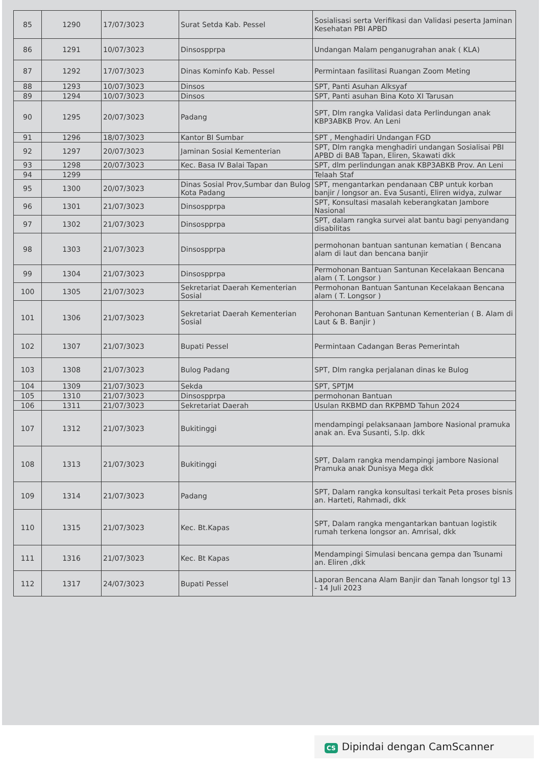| 85 | 1290 | 17/07/3023 | Surat Setda Kab. Pessel | Sosialisasi serta Verifikasi dan Validasi peserta Jaminan Kesehatan PBI APBD |
| 86 | 1291 | 10/07/3023 | Dinsospprpa | Undangan Malam penganugrahan anak ( KLA) |
| 87 | 1292 | 17/07/3023 | Dinas Kominfo Kab. Pessel | Permintaan fasilitasi Ruangan Zoom Meting |
| 88 | 1293 | 10/07/3023 | Dinsos | SPT, Panti Asuhan Alksyaf |
| 89 | 1294 | 10/07/3023 | Dinsos | SPT, Panti asuhan Bina Koto XI Tarusan |
| 90 | 1295 | 20/07/3023 | Padang | SPT, Dlm rangka Validasi data Perlindungan anak KBP3ABKB Prov. An Leni |
| 91 | 1296 | 18/07/3023 | Kantor BI Sumbar | SPT , Menghadiri Undangan FGD |
| 92 | 1297 | 20/07/3023 | Jaminan Sosial Kementerian | SPT, Dlm rangka menghadiri undangan Sosialisai PBI APBD di BAB Tapan, Eliren, Skawati dkk |
| 93 | 1298 | 20/07/3023 | Kec. Basa IV Balai Tapan | SPT, dlm perlindungan anak KBP3ABKB Prov. An Leni |
| 94 | 1299 | | | Telaah Staf |
| 95 | 1300 | 20/07/3023 | Dinas Sosial Prov,Sumbar dan Bulog Kota Padang | SPT, mengantarkan pendanaan CBP untuk korban banjir / longsor an. Eva Susanti, Eliren widya, zulwar |
| 96 | 1301 | 21/07/3023 | Dinsospprpa | SPT, Konsultasi masalah keberangkatan Jambore Nasional |
| 97 | 1302 | 21/07/3023 | Dinsospprpa | SPT, dalam rangka survei alat bantu bagi penyandang disabilitas |
| 98 | 1303 | 21/07/3023 | Dinsospprpa | permohonan bantuan santunan kematian ( Bencana alam di laut dan bencana banjir |
| 99 | 1304 | 21/07/3023 | Dinsospprpa | Permohonan Bantuan Santunan Kecelakaan Bencana alam ( T. Longsor ) |
| 100 | 1305 | 21/07/3023 | Sekretariat Daerah Kementerian Sosial | Permohonan Bantuan Santunan Kecelakaan Bencana alam ( T. Longsor ) |
| 101 | 1306 | 21/07/3023 | Sekretariat Daerah Kementerian Sosial | Perohonan Bantuan Santunan Kementerian ( B. Alam di Laut & B. Banjir ) |
| 102 | 1307 | 21/07/3023 | Bupati Pessel | Permintaan Cadangan Beras Pemerintah |
| 103 | 1308 | 21/07/3023 | Bulog Padang | SPT, Dlm rangka perjalanan dinas ke Bulog |
| 104 | 1309 | 21/07/3023 | Sekda | SPT, SPTJM |
| 105 | 1310 | 21/07/3023 | Dinsospprpa | permohonan Bantuan |
| 106 | 1311 | 21/07/3023 | Sekretariat Daerah | Usulan RKBMD dan RKPBMD Tahun 2024 |
| 107 | 1312 | 21/07/3023 | Bukitinggi | mendampingi pelaksanaan Jambore Nasional pramuka anak an. Eva Susanti, S.Ip. dkk |
| 108 | 1313 | 21/07/3023 | Bukitinggi | SPT, Dalam rangka mendampingi jambore Nasional Pramuka anak Dunisya Mega dkk |
| 109 | 1314 | 21/07/3023 | Padang | SPT, Dalam rangka konsultasi terkait Peta proses bisnis an. Harteti, Rahmadi, dkk |
| 110 | 1315 | 21/07/3023 | Kec. Bt.Kapas | SPT, Dalam rangka mengantarkan bantuan logistik rumah terkena longsor an. Amrisal, dkk |
| 111 | 1316 | 21/07/3023 | Kec. Bt Kapas | Mendampingi Simulasi bencana gempa dan Tsunami an. Eliren ,dkk |
| 112 | 1317 | 24/07/3023 | Bupati Pessel | Laporan Bencana Alam Banjir dan Tanah longsor tgl 13 - 14 Juli 2023 |
CS Dipindai dengan CamScanner